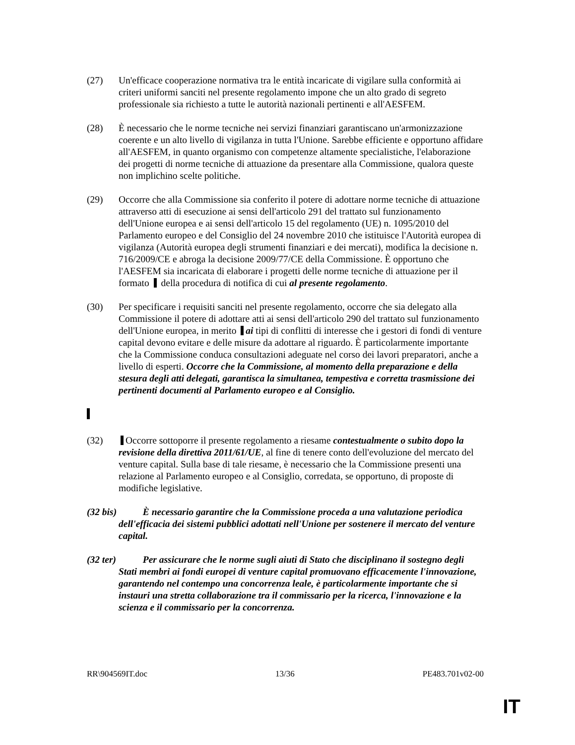(27) Un'efficace cooperazione normativa tra le entità incaricate di vigilare sulla conformità ai criteri uniformi sanciti nel presente regolamento impone che un alto grado di segreto professionale sia richiesto a tutte le autorità nazionali pertinenti e all'AESFEM.
(28) È necessario che le norme tecniche nei servizi finanziari garantiscano un'armonizzazione coerente e un alto livello di vigilanza in tutta l'Unione. Sarebbe efficiente e opportuno affidare all'AESFEM, in quanto organismo con competenze altamente specialistiche, l'elaborazione dei progetti di norme tecniche di attuazione da presentare alla Commissione, qualora queste non implichino scelte politiche.
(29) Occorre che alla Commissione sia conferito il potere di adottare norme tecniche di attuazione attraverso atti di esecuzione ai sensi dell'articolo 291 del trattato sul funzionamento dell'Unione europea e ai sensi dell'articolo 15 del regolamento (UE) n. 1095/2010 del Parlamento europeo e del Consiglio del 24 novembre 2010 che istituisce l'Autorità europea di vigilanza (Autorità europea degli strumenti finanziari e dei mercati), modifica la decisione n. 716/2009/CE e abroga la decisione 2009/77/CE della Commissione. È opportuno che l'AESFEM sia incaricata di elaborare i progetti delle norme tecniche di attuazione per il formato della procedura di notifica di cui al presente regolamento.
(30) Per specificare i requisiti sanciti nel presente regolamento, occorre che sia delegato alla Commissione il potere di adottare atti ai sensi dell'articolo 290 del trattato sul funzionamento dell'Unione europea, in merito ai tipi di conflitti di interesse che i gestori di fondi di venture capital devono evitare e delle misure da adottare al riguardo. È particolarmente importante che la Commissione conduca consultazioni adeguate nel corso dei lavori preparatori, anche a livello di esperti. Occorre che la Commissione, al momento della preparazione e della stesura degli atti delegati, garantisca la simultanea, tempestiva e corretta trasmissione dei pertinenti documenti al Parlamento europeo e al Consiglio.
(32) Occorre sottoporre il presente regolamento a riesame contestualmente o subito dopo la revisione della direttiva 2011/61/UE, al fine di tenere conto dell'evoluzione del mercato del venture capital. Sulla base di tale riesame, è necessario che la Commissione presenti una relazione al Parlamento europeo e al Consiglio, corredata, se opportuno, di proposte di modifiche legislative.
(32 bis)
È necessario garantire che la Commissione proceda a una valutazione periodica dell'efficacia dei sistemi pubblici adottati nell'Unione per sostenere il mercato del venture capital.
(32 ter)
Per assicurare che le norme sugli aiuti di Stato che disciplinano il sostegno degli Stati membri ai fondi europei di venture capital promuovano efficacemente l'innovazione, garantendo nel contempo una concorrenza leale, è particolarmente importante che si instauri una stretta collaborazione tra il commissario per la ricerca, l'innovazione e la scienza e il commissario per la concorrenza.
RR\904569IT.doc 13/36 PE483.701v02-00
IT